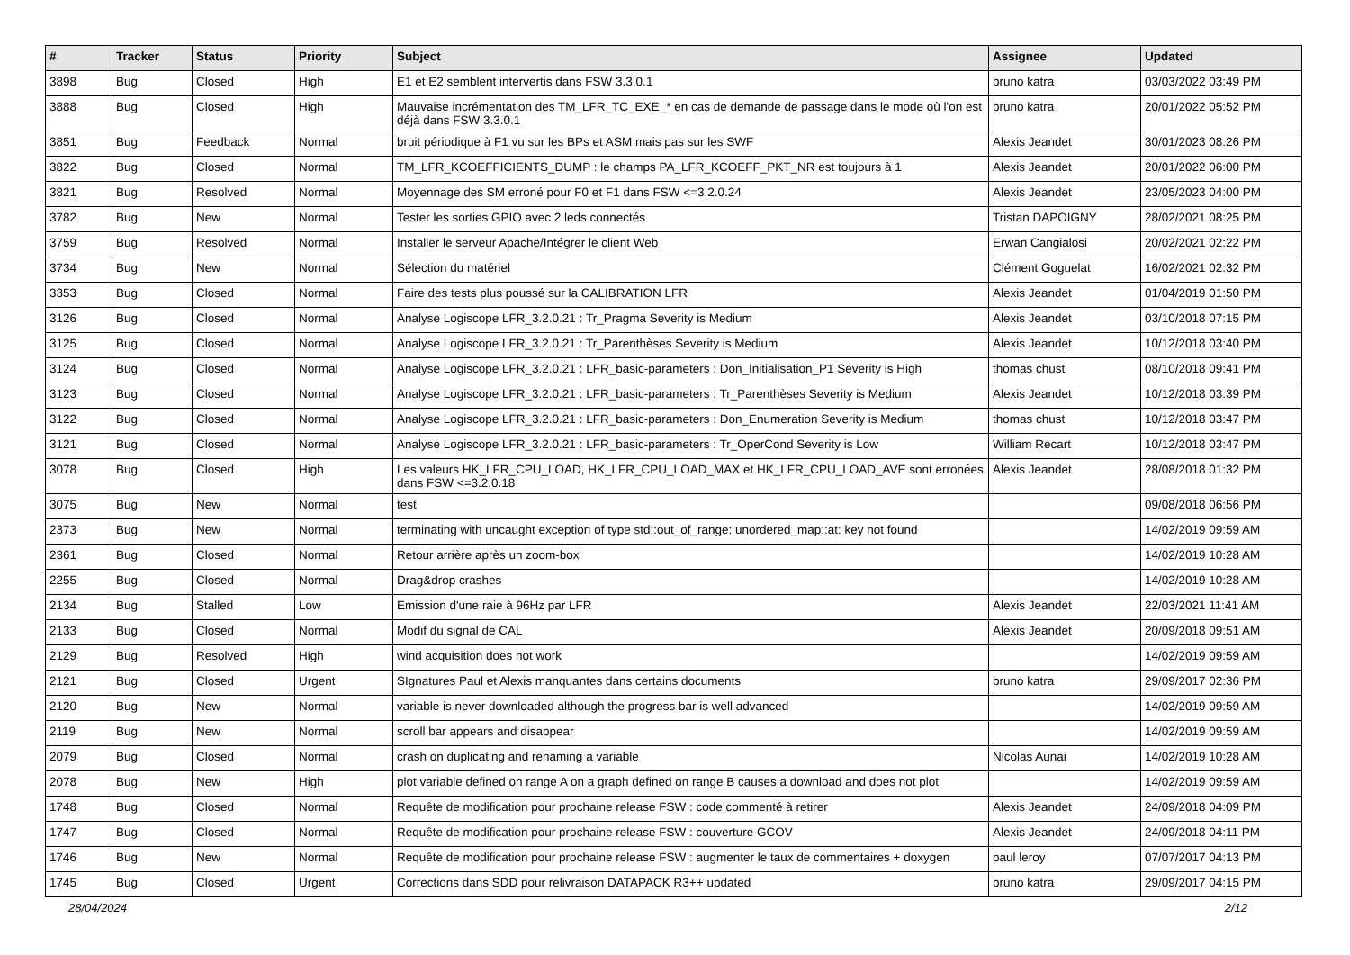| # | Tracker | Status | Priority | Subject | Assignee | Updated |
| --- | --- | --- | --- | --- | --- | --- |
| 3898 | Bug | Closed | High | E1 et E2 semblent intervertis dans FSW 3.3.0.1 | bruno katra | 03/03/2022 03:49 PM |
| 3888 | Bug | Closed | High | Mauvaise incrémentation des TM_LFR_TC_EXE_* en cas de demande de passage dans le mode où l'on est déjà dans FSW 3.3.0.1 | bruno katra | 20/01/2022 05:52 PM |
| 3851 | Bug | Feedback | Normal | bruit périodique à F1 vu sur les BPs et ASM mais pas sur les SWF | Alexis Jeandet | 30/01/2023 08:26 PM |
| 3822 | Bug | Closed | Normal | TM_LFR_KCOEFFICIENTS_DUMP : le champs PA_LFR_KCOEFF_PKT_NR est toujours à 1 | Alexis Jeandet | 20/01/2022 06:00 PM |
| 3821 | Bug | Resolved | Normal | Moyennage des SM erroné pour F0 et F1 dans FSW <=3.2.0.24 | Alexis Jeandet | 23/05/2023 04:00 PM |
| 3782 | Bug | New | Normal | Tester les sorties GPIO avec 2 leds connectés | Tristan DAPOIGNY | 28/02/2021 08:25 PM |
| 3759 | Bug | Resolved | Normal | Installer le serveur Apache/Intégrer le client Web | Erwan Cangialosi | 20/02/2021 02:22 PM |
| 3734 | Bug | New | Normal | Sélection du matériel | Clément Goguelat | 16/02/2021 02:32 PM |
| 3353 | Bug | Closed | Normal | Faire des tests plus poussé sur la CALIBRATION LFR | Alexis Jeandet | 01/04/2019 01:50 PM |
| 3126 | Bug | Closed | Normal | Analyse Logiscope LFR_3.2.0.21 : Tr_Pragma Severity is Medium | Alexis Jeandet | 03/10/2018 07:15 PM |
| 3125 | Bug | Closed | Normal | Analyse Logiscope LFR_3.2.0.21 : Tr_Parenthèses Severity is Medium | Alexis Jeandet | 10/12/2018 03:40 PM |
| 3124 | Bug | Closed | Normal | Analyse Logiscope LFR_3.2.0.21 : LFR_basic-parameters : Don_Initialisation_P1 Severity is High | thomas chust | 08/10/2018 09:41 PM |
| 3123 | Bug | Closed | Normal | Analyse Logiscope LFR_3.2.0.21 : LFR_basic-parameters : Tr_Parenthèses Severity is Medium | Alexis Jeandet | 10/12/2018 03:39 PM |
| 3122 | Bug | Closed | Normal | Analyse Logiscope LFR_3.2.0.21 : LFR_basic-parameters : Don_Enumeration Severity is Medium | thomas chust | 10/12/2018 03:47 PM |
| 3121 | Bug | Closed | Normal | Analyse Logiscope LFR_3.2.0.21 : LFR_basic-parameters : Tr_OperCond Severity is Low | William Recart | 10/12/2018 03:47 PM |
| 3078 | Bug | Closed | High | Les valeurs HK_LFR_CPU_LOAD, HK_LFR_CPU_LOAD_MAX et HK_LFR_CPU_LOAD_AVE sont erronées dans FSW <=3.2.0.18 | Alexis Jeandet | 28/08/2018 01:32 PM |
| 3075 | Bug | New | Normal | test | | 09/08/2018 06:56 PM |
| 2373 | Bug | New | Normal | terminating with uncaught exception of type std::out_of_range: unordered_map::at: key not found | | 14/02/2019 09:59 AM |
| 2361 | Bug | Closed | Normal | Retour arrière après un zoom-box | | 14/02/2019 10:28 AM |
| 2255 | Bug | Closed | Normal | Drag&drop crashes | | 14/02/2019 10:28 AM |
| 2134 | Bug | Stalled | Low | Emission d'une raie à 96Hz par LFR | Alexis Jeandet | 22/03/2021 11:41 AM |
| 2133 | Bug | Closed | Normal | Modif du signal de CAL | Alexis Jeandet | 20/09/2018 09:51 AM |
| 2129 | Bug | Resolved | High | wind acquisition does not work | | 14/02/2019 09:59 AM |
| 2121 | Bug | Closed | Urgent | SIgnatures Paul et Alexis manquantes dans certains documents | bruno katra | 29/09/2017 02:36 PM |
| 2120 | Bug | New | Normal | variable is never downloaded although the progress bar is well advanced | | 14/02/2019 09:59 AM |
| 2119 | Bug | New | Normal | scroll bar appears and disappear | | 14/02/2019 09:59 AM |
| 2079 | Bug | Closed | Normal | crash on duplicating and renaming a variable | Nicolas Aunai | 14/02/2019 10:28 AM |
| 2078 | Bug | New | High | plot variable defined on range A on a graph defined on range B causes a download and does not plot | | 14/02/2019 09:59 AM |
| 1748 | Bug | Closed | Normal | Requête de modification pour prochaine release FSW : code commenté à retirer | Alexis Jeandet | 24/09/2018 04:09 PM |
| 1747 | Bug | Closed | Normal | Requête de modification pour prochaine release FSW : couverture GCOV | Alexis Jeandet | 24/09/2018 04:11 PM |
| 1746 | Bug | New | Normal | Requête de modification pour prochaine release FSW : augmenter le taux de commentaires + doxygen | paul leroy | 07/07/2017 04:13 PM |
| 1745 | Bug | Closed | Urgent | Corrections dans SDD pour relivraison DATAPACK R3++ updated | bruno katra | 29/09/2017 04:15 PM |
28/04/2024 2/12